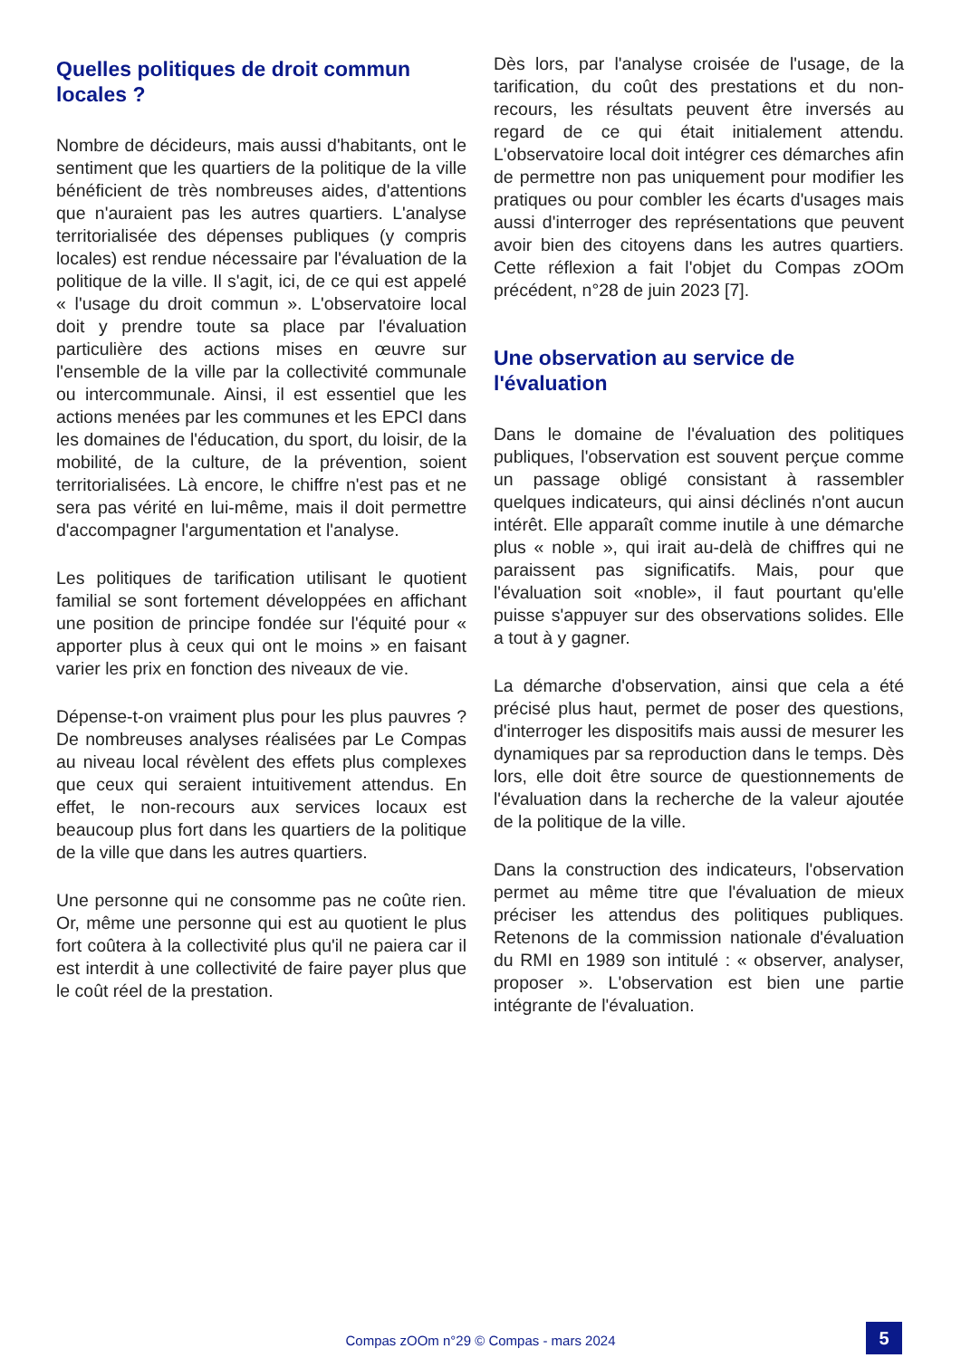Quelles politiques de droit commun locales ?
Nombre de décideurs, mais aussi d'habitants, ont le sentiment que les quartiers de la politique de la ville bénéficient de très nombreuses aides, d'attentions que n'auraient pas les autres quartiers. L'analyse territorialisée des dépenses publiques (y compris locales) est rendue nécessaire par l'évaluation de la politique de la ville. Il s'agit, ici, de ce qui est appelé « l'usage du droit commun ». L'observatoire local doit y prendre toute sa place par l'évaluation particulière des actions mises en œuvre sur l'ensemble de la ville par la collectivité communale ou intercommunale. Ainsi, il est essentiel que les actions menées par les communes et les EPCI dans les domaines de l'éducation, du sport, du loisir, de la mobilité, de la culture, de la prévention, soient territorialisées. Là encore, le chiffre n'est pas et ne sera pas vérité en lui-même, mais il doit permettre d'accompagner l'argumentation et l'analyse.
Les politiques de tarification utilisant le quotient familial se sont fortement développées en affichant une position de principe fondée sur l'équité pour « apporter plus à ceux qui ont le moins » en faisant varier les prix en fonction des niveaux de vie.
Dépense-t-on vraiment plus pour les plus pauvres ? De nombreuses analyses réalisées par Le Compas au niveau local révèlent des effets plus complexes que ceux qui seraient intuitivement attendus. En effet, le non-recours aux services locaux est beaucoup plus fort dans les quartiers de la politique de la ville que dans les autres quartiers.
Une personne qui ne consomme pas ne coûte rien. Or, même une personne qui est au quotient le plus fort coûtera à la collectivité plus qu'il ne paiera car il est interdit à une collectivité de faire payer plus que le coût réel de la prestation.
Dès lors, par l'analyse croisée de l'usage, de la tarification, du coût des prestations et du non-recours, les résultats peuvent être inversés au regard de ce qui était initialement attendu. L'observatoire local doit intégrer ces démarches afin de permettre non pas uniquement pour modifier les pratiques ou pour combler les écarts d'usages mais aussi d'interroger des représentations que peuvent avoir bien des citoyens dans les autres quartiers. Cette réflexion a fait l'objet du Compas zOOm précédent, n°28 de juin 2023 [7].
Une observation au service de l'évaluation
Dans le domaine de l'évaluation des politiques publiques, l'observation est souvent perçue comme un passage obligé consistant à rassembler quelques indicateurs, qui ainsi déclinés n'ont aucun intérêt. Elle apparaît comme inutile à une démarche plus « noble », qui irait au-delà de chiffres qui ne paraissent pas significatifs. Mais, pour que l'évaluation soit «noble», il faut pourtant qu'elle puisse s'appuyer sur des observations solides. Elle a tout à y gagner.
La démarche d'observation, ainsi que cela a été précisé plus haut, permet de poser des questions, d'interroger les dispositifs mais aussi de mesurer les dynamiques par sa reproduction dans le temps. Dès lors, elle doit être source de questionnements de l'évaluation dans la recherche de la valeur ajoutée de la politique de la ville.
Dans la construction des indicateurs, l'observation permet au même titre que l'évaluation de mieux préciser les attendus des politiques publiques. Retenons de la commission nationale d'évaluation du RMI en 1989 son intitulé : « observer, analyser, proposer ». L'observation est bien une partie intégrante de l'évaluation.
Compas zOOm n°29 © Compas - mars 2024 5